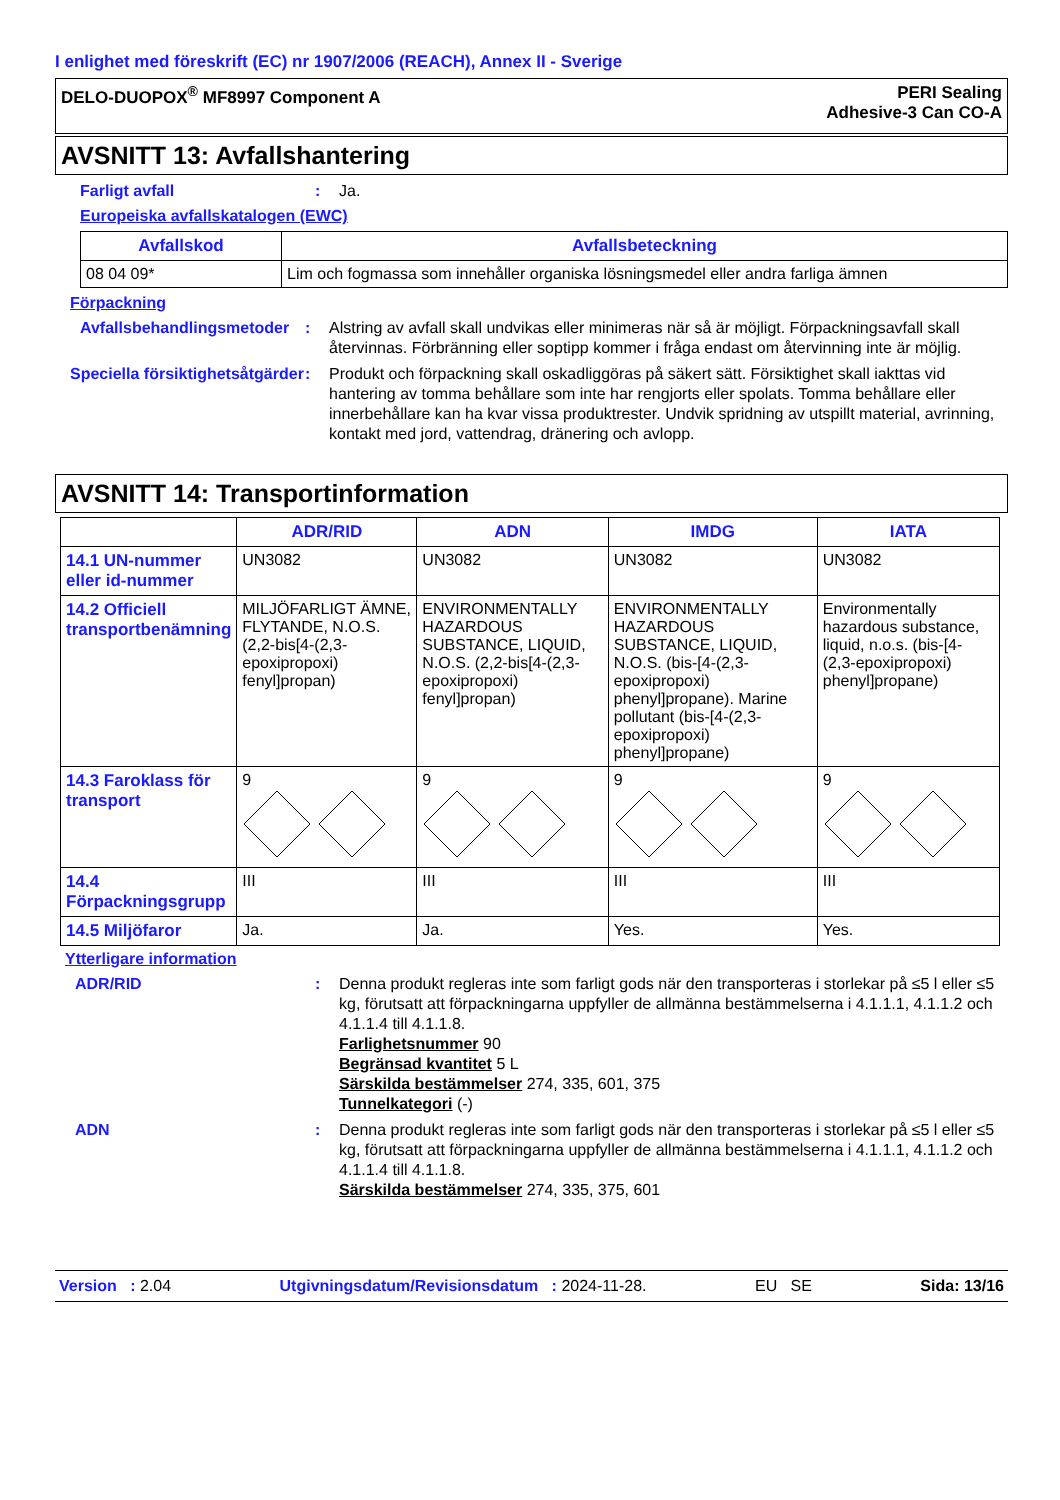I enlighet med föreskrift (EC) nr 1907/2006 (REACH), Annex II - Sverige
DELO-DUOPOX<sup>®</sup> MF8997 Component A
PERI Sealing
Adhesive-3 Can CO-A
AVSNITT 13: Avfallshantering
Farligt avfall : Ja.
Europeiska avfallskatalogen (EWC)
| Avfallskod | Avfallsbeteckning |
| --- | --- |
| 08 04 09* | Lim och fogmassa som innehåller organiska lösningsmedel eller andra farliga ämnen |
Förpackning
Avfallsbehandlingsmetoder
: Alstring av avfall skall undvikas eller minimeras när så är möjligt. Förpackningsavfall skall återvinnas. Förbränning eller soptipp kommer i fråga endast om återvinning inte är möjlig.
Speciella försiktighetsåtgärder
: Produkt och förpackning skall oskadliggöras på säkert sätt. Försiktighet skall iakttas vid hantering av tomma behållare som inte har rengjorts eller spolats. Tomma behållare eller innerbehållare kan ha kvar vissa produktrester. Undvik spridning av utspillt material, avrinning, kontakt med jord, vattendrag, dränering och avlopp.
AVSNITT 14: Transportinformation
| | ADR/RID | ADN | IMDG | IATA |
| --- | --- | --- | --- | --- |
| 14.1 UN-nummer eller id-nummer | UN3082 | UN3082 | UN3082 | UN3082 |
| 14.2 Officiell transportbenämning | MILJÖFARLIGT ÄMNE, FLYTANDE, N.O.S. (2,2-bis[4-(2,3-epoxipropoxi) fenyl]propan) | ENVIRONMENTALLY HAZARDOUS SUBSTANCE, LIQUID, N.O.S. (2,2-bis[4-(2,3-epoxipropoxi) fenyl]propan) | ENVIRONMENTALLY HAZARDOUS SUBSTANCE, LIQUID, N.O.S. (bis-[4-(2,3-epoxipropoxi) phenyl]propane). Marine pollutant (bis-[4-(2,3-epoxipropoxi) phenyl]propane) | Environmentally hazardous substance, liquid, n.o.s. (bis-[4-(2,3-epoxipropoxi) phenyl]propane) |
| 14.3 Faroklass för transport | 9 | 9 | 9 | 9 |
| 14.4 Förpackningsgrupp | III | III | III | III |
| 14.5 Miljöfaror | Ja. | Ja. | Yes. | Yes. |
Ytterligare information
ADR/RID : Denna produkt regleras inte som farligt gods när den transporteras i storlekar på ≤5 l eller ≤5 kg, förutsatt att förpackningarna uppfyller de allmänna bestämmelserna i 4.1.1.1, 4.1.1.2 och 4.1.1.4 till 4.1.1.8.
Farlighetsnummer 90
Begränsad kvantitet 5 L
Särskilda bestämmelser 274, 335, 601, 375
Tunnelkategori (-)
ADN : Denna produkt regleras inte som farligt gods när den transporteras i storlekar på ≤5 l eller ≤5 kg, förutsatt att förpackningarna uppfyller de allmänna bestämmelserna i 4.1.1.1, 4.1.1.2 och 4.1.1.4 till 4.1.1.8.
Särskilda bestämmelser 274, 335, 375, 601
Version : 2.04 Utgivningsdatum/Revisionsdatum : 2024-11-28. EU SE Sida: 13/16